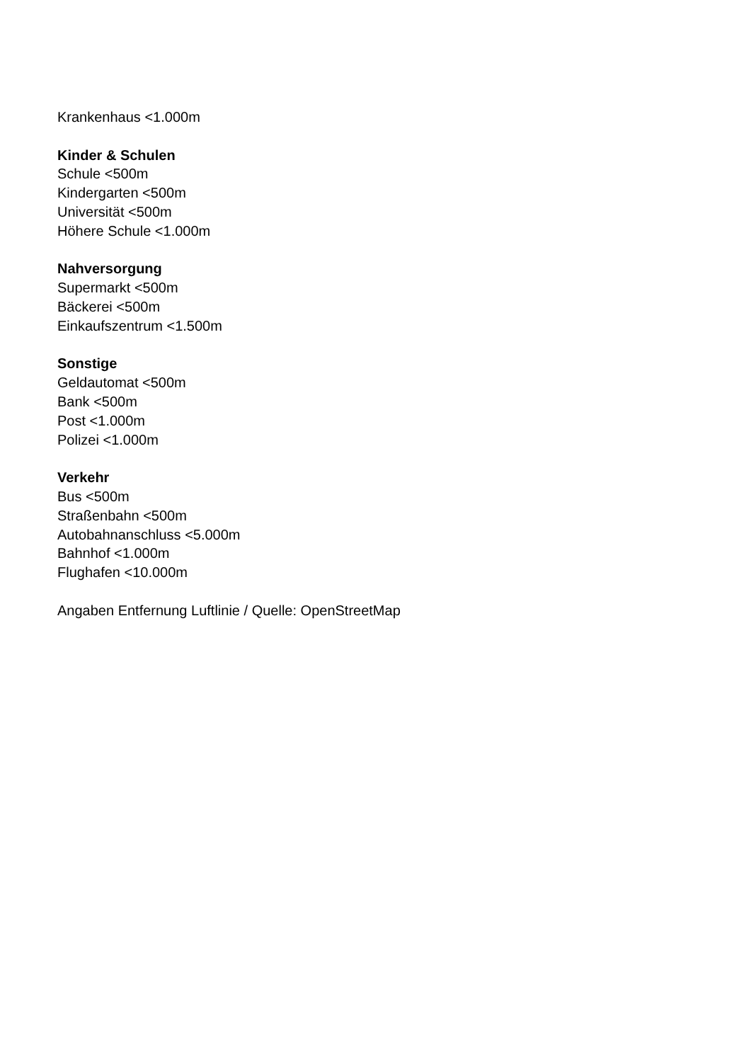Krankenhaus <1.000m
Kinder & Schulen
Schule <500m
Kindergarten <500m
Universität <500m
Höhere Schule <1.000m
Nahversorgung
Supermarkt <500m
Bäckerei <500m
Einkaufszentrum <1.500m
Sonstige
Geldautomat <500m
Bank <500m
Post <1.000m
Polizei <1.000m
Verkehr
Bus <500m
Straßenbahn <500m
Autobahnanschluss <5.000m
Bahnhof <1.000m
Flughafen <10.000m
Angaben Entfernung Luftlinie / Quelle: OpenStreetMap